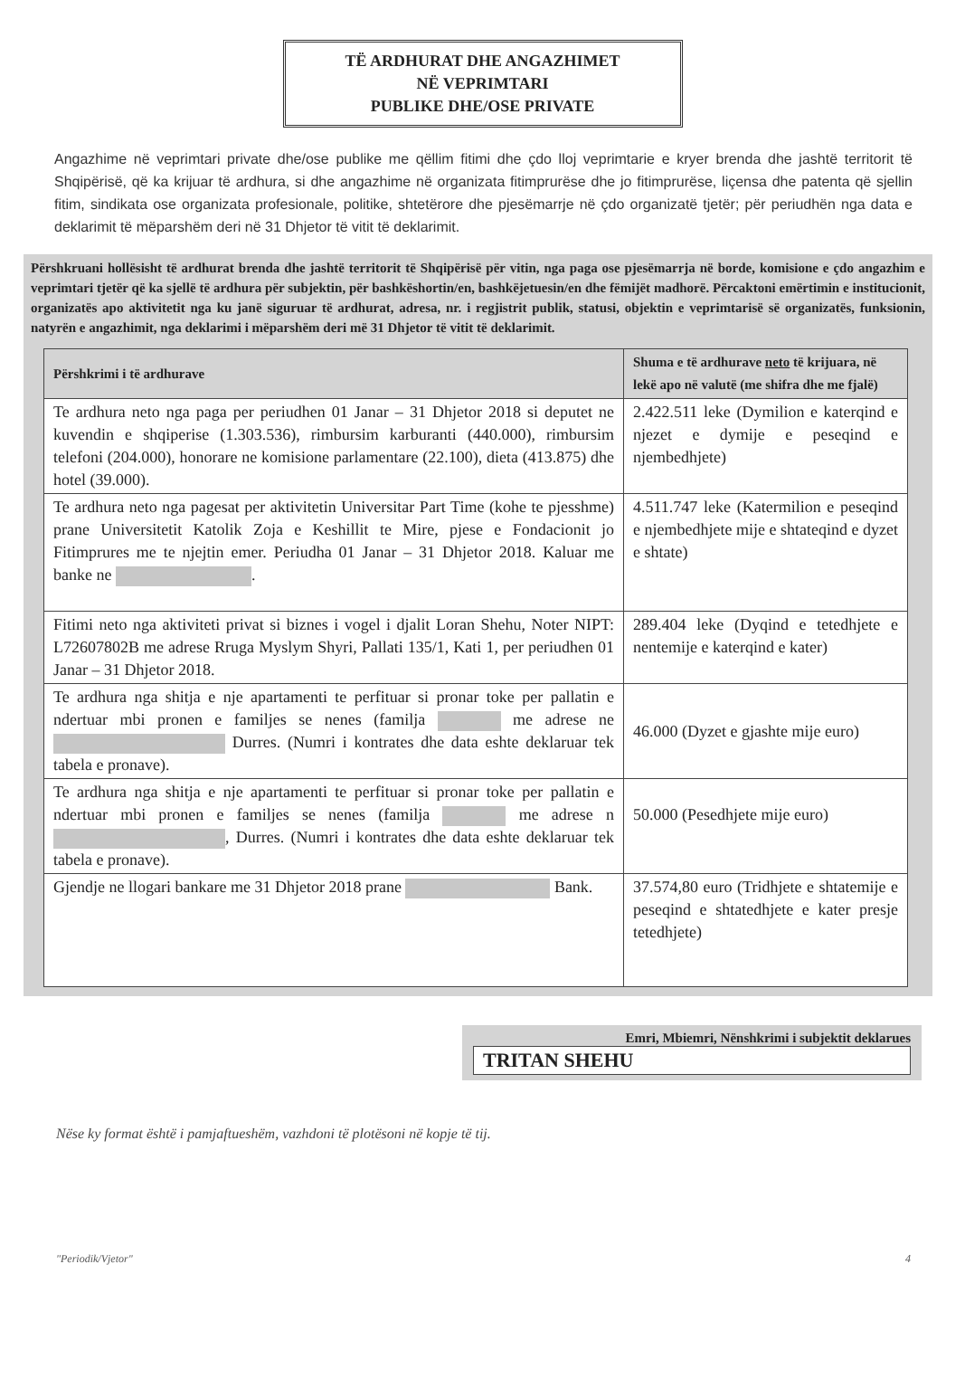TË ARDHURAT DHE ANGAZHIMET
NË VEPRIMTARI
PUBLIKE DHE/OSE PRIVATE
Angazhime në veprimtari private dhe/ose publike me qëllim fitimi dhe çdo lloj veprimtarie e kryer brenda dhe jashtë territorit të Shqipërisë, që ka krijuar të ardhura, si dhe angazhime në organizata fitimprurëse dhe jo fitimprurëse, liçensa dhe patenta që sjellin fitim, sindikata ose organizata profesionale, politike, shtetërore dhe pjesëmarrje në çdo organizatë tjetër; për periudhën nga data e deklarimit të mëparshëm deri në 31 Dhjetor të vitit të deklarimit.
Përshkruani hollësisht të ardhurat brenda dhe jashtë territorit të Shqipërisë për vitin, nga paga ose pjesëmarrja në borde, komisione e çdo angazhim e veprimtari tjetër që ka sjellë të ardhura për subjektin, për bashkëshortin/en, bashkëjetuesin/en dhe fëmijët madhorë. Përcaktoni emërtimin e institucionit, organizatës apo aktivitetit nga ku janë siguruar të ardhurat, adresa, nr. i regjistrit publik, statusi, objektin e veprimtarisë së organizatës, funksionin, natyrën e angazhimit, nga deklarimi i mëparshëm deri më 31 Dhjetor të vitit të deklarimit.
| Përshkrimi i të ardhurave | Shuma e të ardhurave neto të krijuara, në lekë apo në valutë (me shifra dhe me fjalë) |
| --- | --- |
| Te ardhura neto nga paga per periudhen 01 Janar – 31 Dhjetor 2018 si deputet ne kuvendin e shqiperise (1.303.536), rimbursim karburanti (440.000), rimbursim telefoni (204.000), honorare ne komisione parlamentare (22.100), dieta (413.875) dhe hotel (39.000). | 2.422.511 leke (Dymilion e katerqind e njezet e dymije e peseqind e njembedhjete) |
| Te ardhura neto nga pagesat per aktivitetin Universitar Part Time (kohe te pjesshme) prane Universitetit Katolik Zoja e Keshillit te Mire, pjese e Fondacionit jo Fitimprures me te njejtin emer. Periudha 01 Janar – 31 Dhjetor 2018. Kaluar me banke ne . | 4.511.747 leke (Katermilion e peseqind e njembedhjete mije e shtateqind e dyzet e shtate) |
| Fitimi neto nga aktiviteti privat si biznes i vogel i djalit Loran Shehu, Noter NIPT: L72607802B me adrese Rruga Myslym Shyri, Pallati 135/1, Kati 1, per periudhen 01 Janar – 31 Dhjetor 2018. | 289.404 leke (Dyqind e tetedhjete e nentemije e katerqind e kater) |
| Te ardhura nga shitja e nje apartamenti te perfituar si pronar toke per pallatin e ndertuar mbi pronen e familjes se nenes (familja me adrese ne Durres. (Numri i kontrates dhe data eshte deklaruar tek tabela e pronave). | 46.000 (Dyzet e gjashte mije euro) |
| Te ardhura nga shitja e nje apartamenti te perfituar si pronar toke per pallatin e ndertuar mbi pronen e familjes se nenes (familja me adrese n , Durres. (Numri i kontrates dhe data eshte deklaruar tek tabela e pronave). | 50.000 (Pesedhjete mije euro) |
| Gjendje ne llogari bankare me 31 Dhjetor 2018 prane Bank. | 37.574,80 euro (Tridhjete e shtatemije e peseqind e shtatedhjete e kater presje tetedhjete) |
Emri, Mbiemri, Nënshkrimi i subjektit deklarues
TRITAN SHEHU
Nëse ky format është i pamjaftueshëm, vazhdoni të plotësoni në kopje të tij.
"Periodik/Vjetor" 4